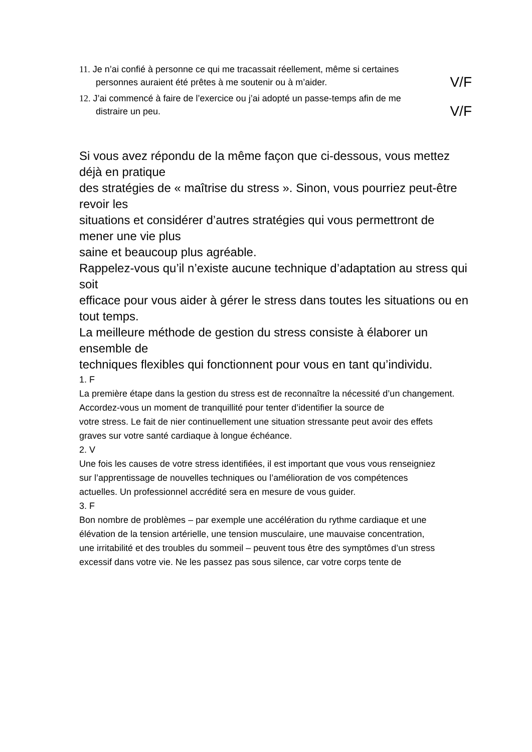11. Je n’ai confié à personne ce qui me tracassait réellement, même si certaines
personnes auraient été prêtes à me soutenir ou à m’aider. V/F
12. J’ai commencé à faire de l’exercice ou j’ai adopté un passe-temps afin de me
distraire un peu. V/F
Si vous avez répondu de la même façon que ci-dessous, vous mettez déjà en pratique
des stratégies de « maîtrise du stress ». Sinon, vous pourriez peut-être revoir les
situations et considérer d’autres stratégies qui vous permettront de mener une vie plus
saine et beaucoup plus agréable.
Rappelez-vous qu’il n’existe aucune technique d’adaptation au stress qui soit
efficace pour vous aider à gérer le stress dans toutes les situations ou en tout temps.
La meilleure méthode de gestion du stress consiste à élaborer un ensemble de
techniques flexibles qui fonctionnent pour vous en tant qu’individu.
1. F
La première étape dans la gestion du stress est de reconnaître la nécessité d’un changement. Accordez-vous un moment de tranquillité pour tenter d’identifier la source de
votre stress. Le fait de nier continuellement une situation stressante peut avoir des effets
graves sur votre santé cardiaque à longue échéance.
2. V
Une fois les causes de votre stress identifiées, il est important que vous vous renseigniez
sur l’apprentissage de nouvelles techniques ou l’amélioration de vos compétences
actuelles. Un professionnel accrédité sera en mesure de vous guider.
3. F
Bon nombre de problèmes – par exemple une accélération du rythme cardiaque et une
élévation de la tension artérielle, une tension musculaire, une mauvaise concentration,
une irritabilité et des troubles du sommeil – peuvent tous être des symptômes d’un stress
excessif dans votre vie. Ne les passez pas sous silence, car votre corps tente de